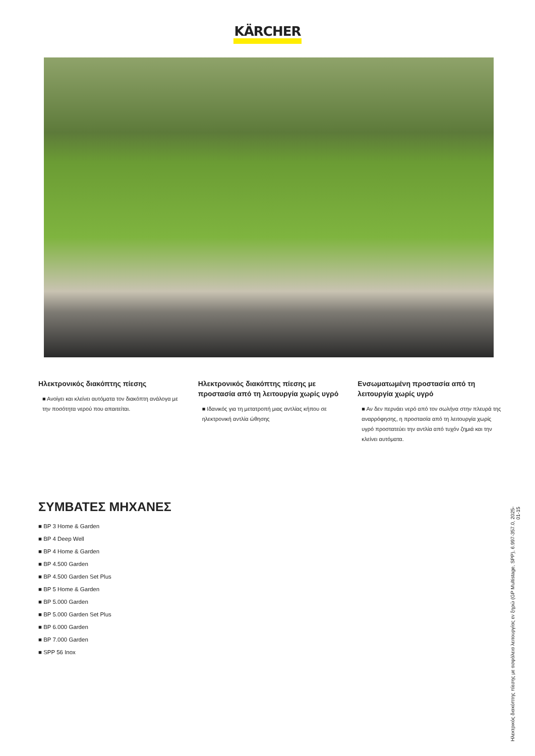KÄRCHER
Ηλεκτρονικός διακόπτης πίεσης
■ Ανοίγει και κλείνει αυτόματα τον διακόπτη ανάλογα με την ποσότητα νερού που απαιτείται.
Ηλεκτρονικός διακόπτης πίεσης με προστασία από τη λειτουργία χωρίς υγρό
■ Ιδανικός για τη μετατροπή μιας αντλίας κήπου σε ηλεκτρονική αντλία ώθησης
Ενσωματωμένη προστασία από τη λειτουργία χωρίς υγρό
■ Αν δεν περνάει νερό από τον σωλήνα στην πλευρά της αναρρόφησης, η προστασία από τη λειτουργία χωρίς υγρό προστατεύει την αντλία από τυχόν ζημιά και την κλείνει αυτόματα.
ΣΥΜΒΑΤΕΣ ΜΗΧΑΝΕΣ
■ BP 3 Home & Garden
■ BP 4 Deep Well
■ BP 4 Home & Garden
■ BP 4.500 Garden
■ BP 4.500 Garden Set Plus
■ BP 5 Home & Garden
■ BP 5.000 Garden
■ BP 5.000 Garden Set Plus
■ BP 6.000 Garden
■ BP 7.000 Garden
■ SPP 56 Inox
Ηλεκτρικός διακόπτης πίεσης με ασφάλεια λειτουργίας εν ξηρώ (GP Multistage, SPP), 6.997-357.0, 2025-01-15